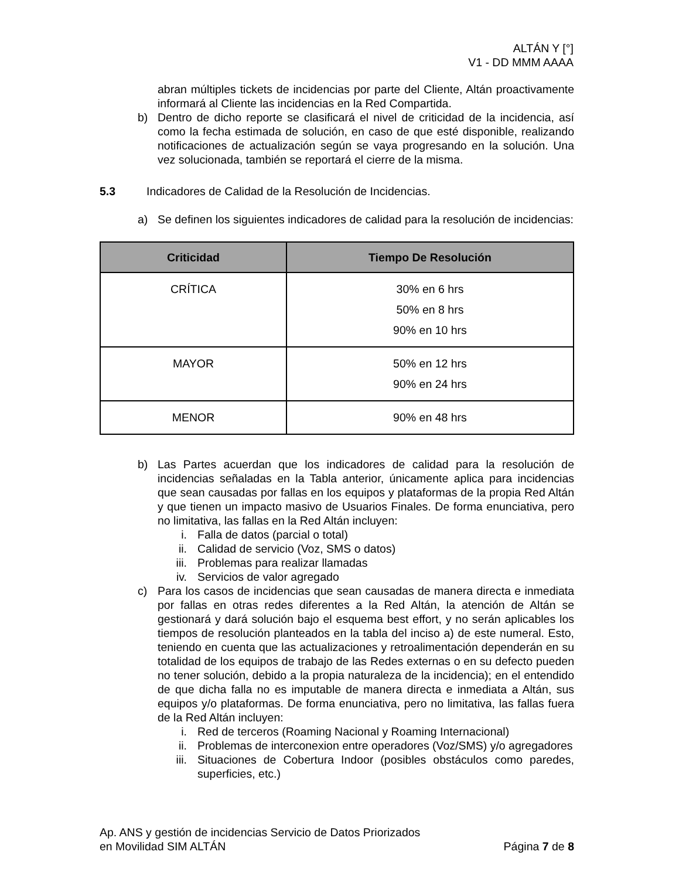ALTÁN Y [°]
V1 - DD MMM AAAA
abran múltiples tickets de incidencias por parte del Cliente, Altán proactivamente informará al Cliente las incidencias en la Red Compartida.
b) Dentro de dicho reporte se clasificará el nivel de criticidad de la incidencia, así como la fecha estimada de solución, en caso de que esté disponible, realizando notificaciones de actualización según se vaya progresando en la solución. Una vez solucionada, también se reportará el cierre de la misma.
5.3 Indicadores de Calidad de la Resolución de Incidencias.
a) Se definen los siguientes indicadores de calidad para la resolución de incidencias:
| Criticidad | Tiempo De Resolución |
| --- | --- |
| CRÍTICA | 30% en 6 hrs 50% en 8 hrs 90% en 10 hrs |
| MAYOR | 50% en 12 hrs 90% en 24 hrs |
| MENOR | 90% en 48 hrs |
b) Las Partes acuerdan que los indicadores de calidad para la resolución de incidencias señaladas en la Tabla anterior, únicamente aplica para incidencias que sean causadas por fallas en los equipos y plataformas de la propia Red Altán y que tienen un impacto masivo de Usuarios Finales. De forma enunciativa, pero no limitativa, las fallas en la Red Altán incluyen:
i. Falla de datos (parcial o total)
ii. Calidad de servicio (Voz, SMS o datos)
iii. Problemas para realizar llamadas
iv. Servicios de valor agregado
c) Para los casos de incidencias que sean causadas de manera directa e inmediata por fallas en otras redes diferentes a la Red Altán, la atención de Altán se gestionará y dará solución bajo el esquema best effort, y no serán aplicables los tiempos de resolución planteados en la tabla del inciso a) de este numeral. Esto, teniendo en cuenta que las actualizaciones y retroalimentación dependerán en su totalidad de los equipos de trabajo de las Redes externas o en su defecto pueden no tener solución, debido a la propia naturaleza de la incidencia); en el entendido de que dicha falla no es imputable de manera directa e inmediata a Altán, sus equipos y/o plataformas. De forma enunciativa, pero no limitativa, las fallas fuera de la Red Altán incluyen:
i. Red de terceros (Roaming Nacional y Roaming Internacional)
ii. Problemas de interconexion entre operadores (Voz/SMS) y/o agregadores
iii. Situaciones de Cobertura Indoor (posibles obstáculos como paredes, superficies, etc.)
Ap. ANS y gestión de incidencias Servicio de Datos Priorizados
en Movilidad SIM ALTÁN
Página 7 de 8